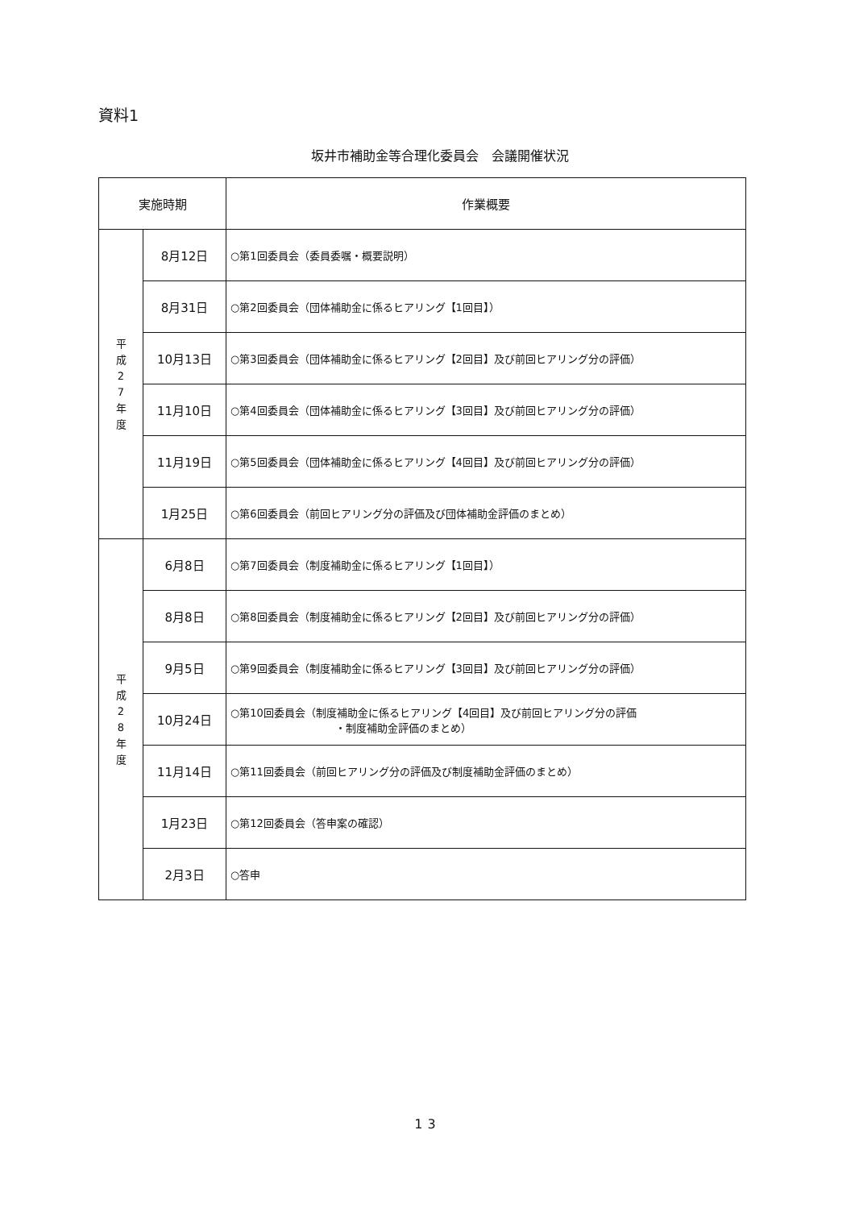資料1
坂井市補助金等合理化委員会　会議開催状況
| 実施時期 | | 作業概要 |
| --- | --- | --- |
| 平 成 2 7 年 度 | 8月12日 | ○第1回委員会（委員委嘱・概要説明） |
| | 8月31日 | ○第2回委員会（団体補助金に係るヒアリング【1回目】） |
| | 10月13日 | ○第3回委員会（団体補助金に係るヒアリング【2回目】及び前回ヒアリング分の評価） |
| | 11月10日 | ○第4回委員会（団体補助金に係るヒアリング【3回目】及び前回ヒアリング分の評価） |
| | 11月19日 | ○第5回委員会（団体補助金に係るヒアリング【4回目】及び前回ヒアリング分の評価） |
| | 1月25日 | ○第6回委員会（前回ヒアリング分の評価及び団体補助金評価のまとめ） |
| 平 成 2 8 年 度 | 6月8日 | ○第7回委員会（制度補助金に係るヒアリング【1回目】） |
| | 8月8日 | ○第8回委員会（制度補助金に係るヒアリング【2回目】及び前回ヒアリング分の評価） |
| | 9月5日 | ○第9回委員会（制度補助金に係るヒアリング【3回目】及び前回ヒアリング分の評価） |
| | 10月24日 | ○第10回委員会（制度補助金に係るヒアリング【4回目】及び前回ヒアリング分の評価 ・制度補助金評価のまとめ） |
| | 11月14日 | ○第11回委員会（前回ヒアリング分の評価及び制度補助金評価のまとめ） |
| | 1月23日 | ○第12回委員会（答申案の確認） |
| | 2月3日 | ○答申 |
13